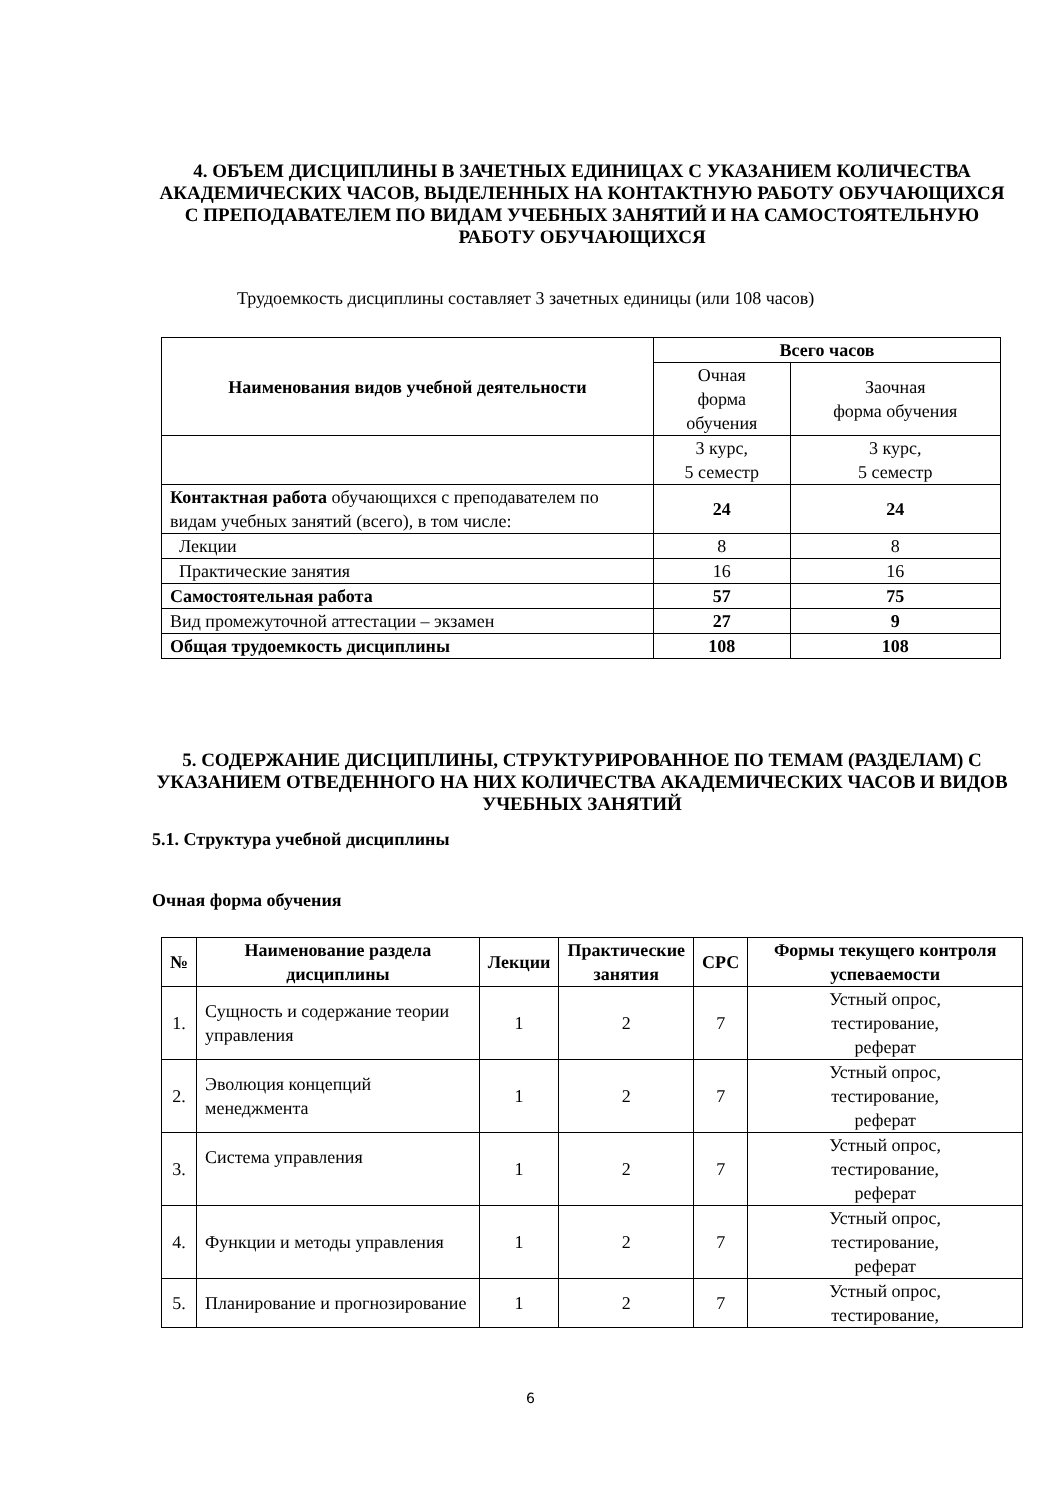4. ОБЪЕМ ДИСЦИПЛИНЫ В ЗАЧЕТНЫХ ЕДИНИЦАХ С УКАЗАНИЕМ КОЛИЧЕСТВА АКАДЕМИЧЕСКИХ ЧАСОВ, ВЫДЕЛЕННЫХ НА КОНТАКТНУЮ РАБОТУ ОБУЧАЮЩИХСЯ С ПРЕПОДАВАТЕЛЕМ ПО ВИДАМ УЧЕБНЫХ ЗАНЯТИЙ И НА САМОСТОЯТЕЛЬНУЮ РАБОТУ ОБУЧАЮЩИХСЯ
Трудоемкость дисциплины составляет 3 зачетных единицы (или 108 часов)
| Наименования видов учебной деятельности | Всего часов | |
| --- | --- | --- |
| | Очная форма обучения | Заочная форма обучения |
| | 3 курс, 5 семестр | 3 курс, 5 семестр |
| Контактная работа обучающихся с преподавателем по видам учебных занятий (всего), в том числе: | 24 | 24 |
| Лекции | 8 | 8 |
| Практические занятия | 16 | 16 |
| Самостоятельная работа | 57 | 75 |
| Вид промежуточной аттестации – экзамен | 27 | 9 |
| Общая трудоемкость дисциплины | 108 | 108 |
5. СОДЕРЖАНИЕ ДИСЦИПЛИНЫ, СТРУКТУРИРОВАННОЕ ПО ТЕМАМ (РАЗДЕЛАМ) С УКАЗАНИЕМ ОТВЕДЕННОГО НА НИХ КОЛИЧЕСТВА АКАДЕМИЧЕСКИХ ЧАСОВ И ВИДОВ УЧЕБНЫХ ЗАНЯТИЙ
5.1. Структура учебной дисциплины
Очная форма обучения
| № | Наименование раздела дисциплины | Лекции | Практические занятия | СРС | Формы текущего контроля успеваемости |
| --- | --- | --- | --- | --- | --- |
| 1. | Сущность и содержание теории управления | 1 | 2 | 7 | Устный опрос, тестирование, реферат |
| 2. | Эволюция концепций менеджмента | 1 | 2 | 7 | Устный опрос, тестирование, реферат |
| 3. | Система управления | 1 | 2 | 7 | Устный опрос, тестирование, реферат |
| 4. | Функции и методы управления | 1 | 2 | 7 | Устный опрос, тестирование, реферат |
| 5. | Планирование и прогнозирование | 1 | 2 | 7 | Устный опрос, тестирование, |
6